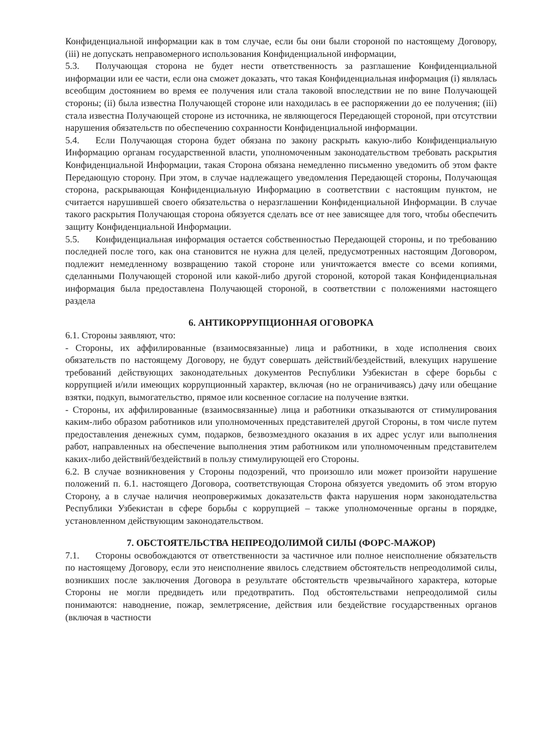Конфиденциальной информации как в том случае, если бы они были стороной по настоящему Договору, (iii) не допускать неправомерного использования Конфиденциальной информации,
5.3. Получающая сторона не будет нести ответственность за разглашение Конфиденциальной информации или ее части, если она сможет доказать, что такая Конфиденциальная информация (i) являлась всеобщим достоянием во время ее получения или стала таковой впоследствии не по вине Получающей стороны; (ii) была известна Получающей стороне или находилась в ее распоряжении до ее получения; (iii) стала известна Получающей стороне из источника, не являющегося Передающей стороной, при отсутствии нарушения обязательств по обеспечению сохранности Конфиденциальной информации.
5.4. Если Получающая сторона будет обязана по закону раскрыть какую-либо Конфиденциальную Информацию органам государственной власти, уполномоченным законодательством требовать раскрытия Конфиденциальной Информации, такая Сторона обязана немедленно письменно уведомить об этом факте Передающую сторону. При этом, в случае надлежащего уведомления Передающей стороны, Получающая сторона, раскрывающая Конфиденциальную Информацию в соответствии с настоящим пунктом, не считается нарушившей своего обязательства о неразглашении Конфиденциальной Информации. В случае такого раскрытия Получающая сторона обязуется сделать все от нее зависящее для того, чтобы обеспечить защиту Конфиденциальной Информации.
5.5. Конфиденциальная информация остается собственностью Передающей стороны, и по требованию последней после того, как она становится не нужна для целей, предусмотренных настоящим Договором, подлежит немедленному возвращению такой стороне или уничтожается вместе со всеми копиями, сделанными Получающей стороной или какой-либо другой стороной, которой такая Конфиденциальная информация была предоставлена Получающей стороной, в соответствии с положениями настоящего раздела
6. АНТИКОРРУПЦИОННАЯ ОГОВОРКА
6.1. Стороны заявляют, что:
- Стороны, их аффилированные (взаимосвязанные) лица и работники, в ходе исполнения своих обязательств по настоящему Договору, не будут совершать действий/бездействий, влекущих нарушение требований действующих законодательных документов Республики Узбекистан в сфере борьбы с коррупцией и/или имеющих коррупционный характер, включая (но не ограничиваясь) дачу или обещание взятки, подкуп, вымогательство, прямое или косвенное согласие на получение взятки.
- Стороны, их аффилированные (взаимосвязанные) лица и работники отказываются от стимулирования каким-либо образом работников или уполномоченных представителей другой Стороны, в том числе путем предоставления денежных сумм, подарков, безвозмездного оказания в их адрес услуг или выполнения работ, направленных на обеспечение выполнения этим работником или уполномоченным представителем каких-либо действий/бездействий в пользу стимулирующей его Стороны.
6.2. В случае возникновения у Стороны подозрений, что произошло или может произойти нарушение положений п. 6.1. настоящего Договора, соответствующая Сторона обязуется уведомить об этом вторую Сторону, а в случае наличия неопровержимых доказательств факта нарушения норм законодательства Республики Узбекистан в сфере борьбы с коррупцией – также уполномоченные органы в порядке, установленном действующим законодательством.
7. ОБСТОЯТЕЛЬСТВА НЕПРЕОДОЛИМОЙ СИЛЫ (ФОРС-МАЖОР)
7.1. Стороны освобождаются от ответственности за частичное или полное неисполнение обязательств по настоящему Договору, если это неисполнение явилось следствием обстоятельств непреодолимой силы, возникших после заключения Договора в результате обстоятельств чрезвычайного характера, которые Стороны не могли предвидеть или предотвратить. Под обстоятельствами непреодолимой силы понимаются: наводнение, пожар, землетрясение, действия или бездействие государственных органов (включая в частности